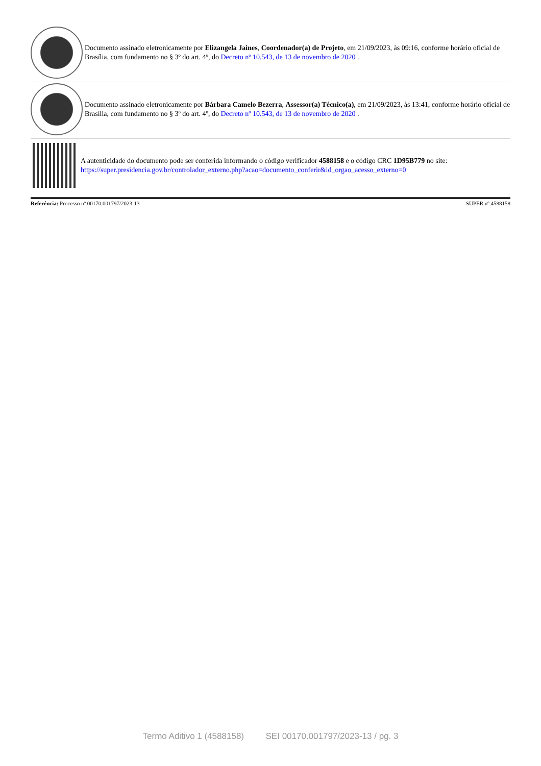Documento assinado eletronicamente por Elizangela Jaines, Coordenador(a) de Projeto, em 21/09/2023, às 09:16, conforme horário oficial de Brasília, com fundamento no § 3º do art. 4º, do Decreto nº 10.543, de 13 de novembro de 2020 .
Documento assinado eletronicamente por Bárbara Camelo Bezerra, Assessor(a) Técnico(a), em 21/09/2023, às 13:41, conforme horário oficial de Brasília, com fundamento no § 3º do art. 4º, do Decreto nº 10.543, de 13 de novembro de 2020 .
A autenticidade do documento pode ser conferida informando o código verificador 4588158 e o código CRC 1D95B779 no site:
https://super.presidencia.gov.br/controlador_externo.php?acao=documento_conferir&id_orgao_acesso_externo=0
Referência: Processo nº 00170.001797/2023-13 SUPER nº 4588158
Termo Aditivo 1 (4588158) SEI 00170.001797/2023-13 / pg. 3